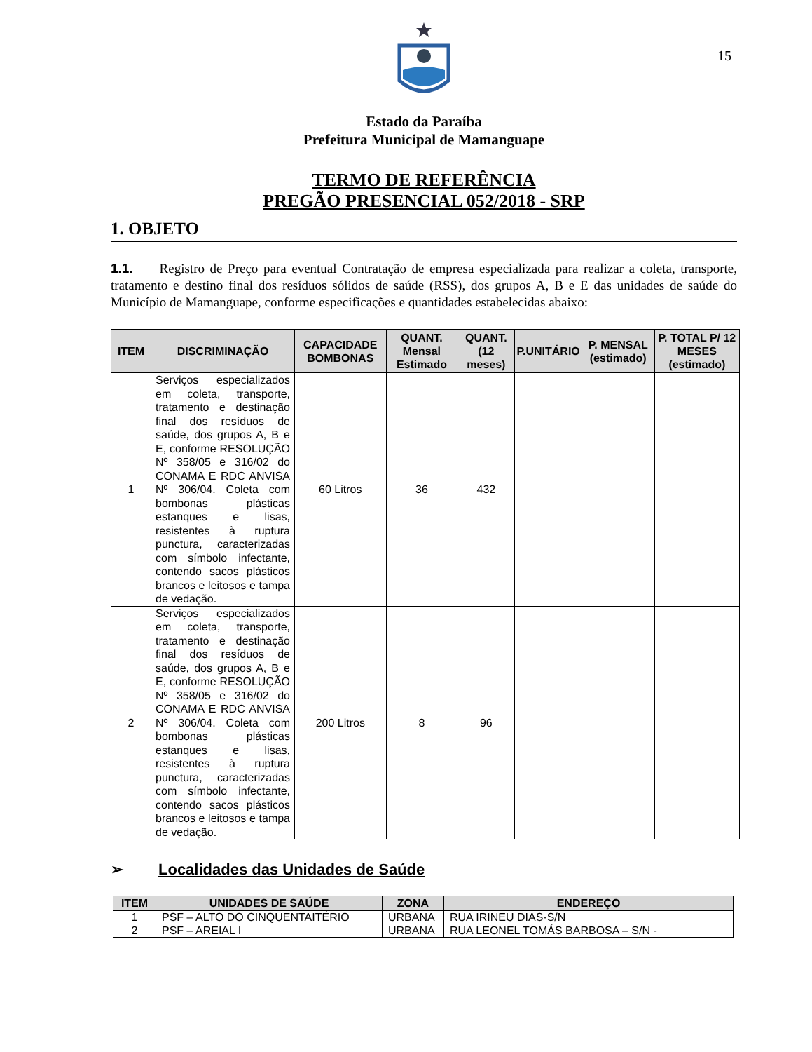15
Estado da Paraíba
Prefeitura Municipal de Mamanguape
TERMO DE REFERÊNCIA
PREGÃO PRESENCIAL 052/2018 - SRP
1. OBJETO
1.1. Registro de Preço para eventual Contratação de empresa especializada para realizar a coleta, transporte, tratamento e destino final dos resíduos sólidos de saúde (RSS), dos grupos A, B e E das unidades de saúde do Município de Mamanguape, conforme especificações e quantidades estabelecidas abaixo:
| ITEM | DISCRIMINAÇÃO | CAPACIDADE BOMBONAS | QUANT. Mensal Estimado | QUANT. (12 meses) | P.UNITÁRIO | P. MENSAL (estimado) | P. TOTAL P/ 12 MESES (estimado) |
| --- | --- | --- | --- | --- | --- | --- | --- |
| 1 | Serviços especializados em coleta, transporte, tratamento e destinação final dos resíduos de saúde, dos grupos A, B e E, conforme RESOLUÇÃO Nº 358/05 e 316/02 do CONAMA E RDC ANVISA Nº 306/04. Coleta com bombonas plásticas estanques e lisas, resistentes à ruptura punctura, caracterizadas com símbolo infectante, contendo sacos plásticos brancos e leitosos e tampa de vedação. | 60 Litros | 36 | 432 | | | |
| 2 | Serviços especializados em coleta, transporte, tratamento e destinação final dos resíduos de saúde, dos grupos A, B e E, conforme RESOLUÇÃO Nº 358/05 e 316/02 do CONAMA E RDC ANVISA Nº 306/04. Coleta com bombonas plásticas estanques e lisas, resistentes à ruptura punctura, caracterizadas com símbolo infectante, contendo sacos plásticos brancos e leitosos e tampa de vedação. | 200 Litros | 8 | 96 | | | |
➢ Localidades das Unidades de Saúde
| ITEM | UNIDADES DE SAÚDE | ZONA | ENDEREÇO |
| --- | --- | --- | --- |
| 1 | PSF – ALTO DO CINQUENTAITÉRIO | URBANA | RUA IRINEU DIAS-S/N |
| 2 | PSF – AREIAL I | URBANA | RUA LEONEL TOMÁS BARBOSA – S/N - |